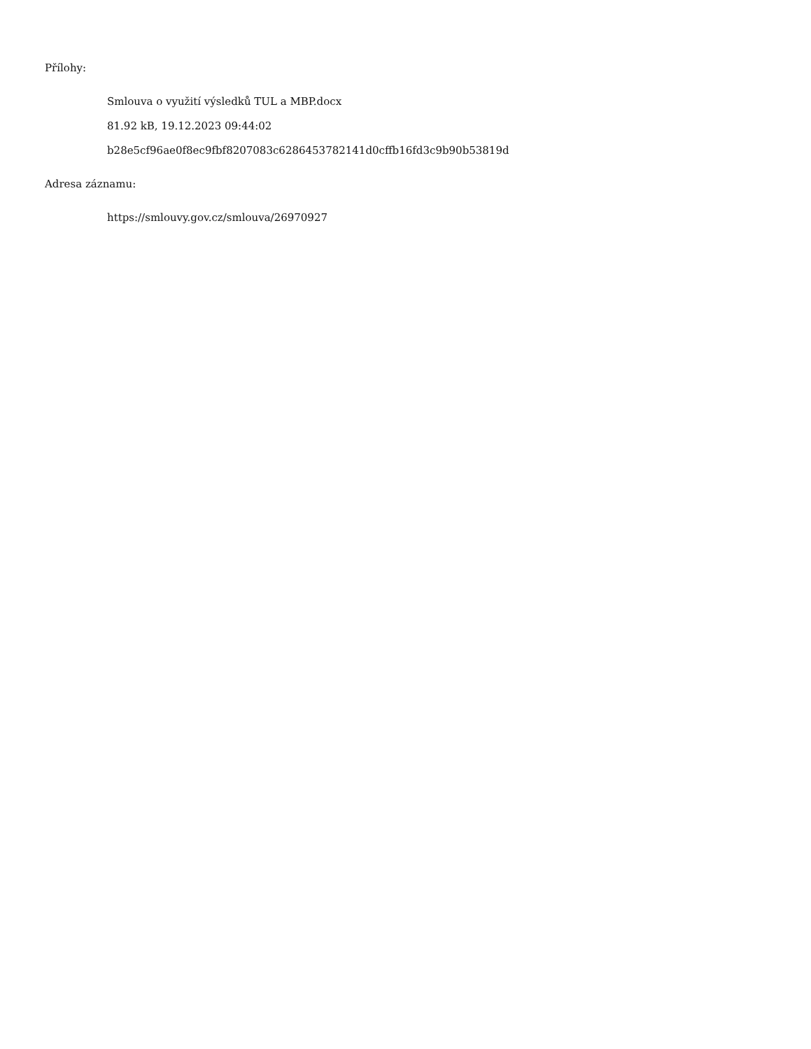Přílohy:
Smlouva o využití výsledků TUL a MBP.docx
81.92 kB, 19.12.2023 09:44:02
b28e5cf96ae0f8ec9fbf8207083c6286453782141d0cffb16fd3c9b90b53819d
Adresa záznamu:
https://smlouvy.gov.cz/smlouva/26970927